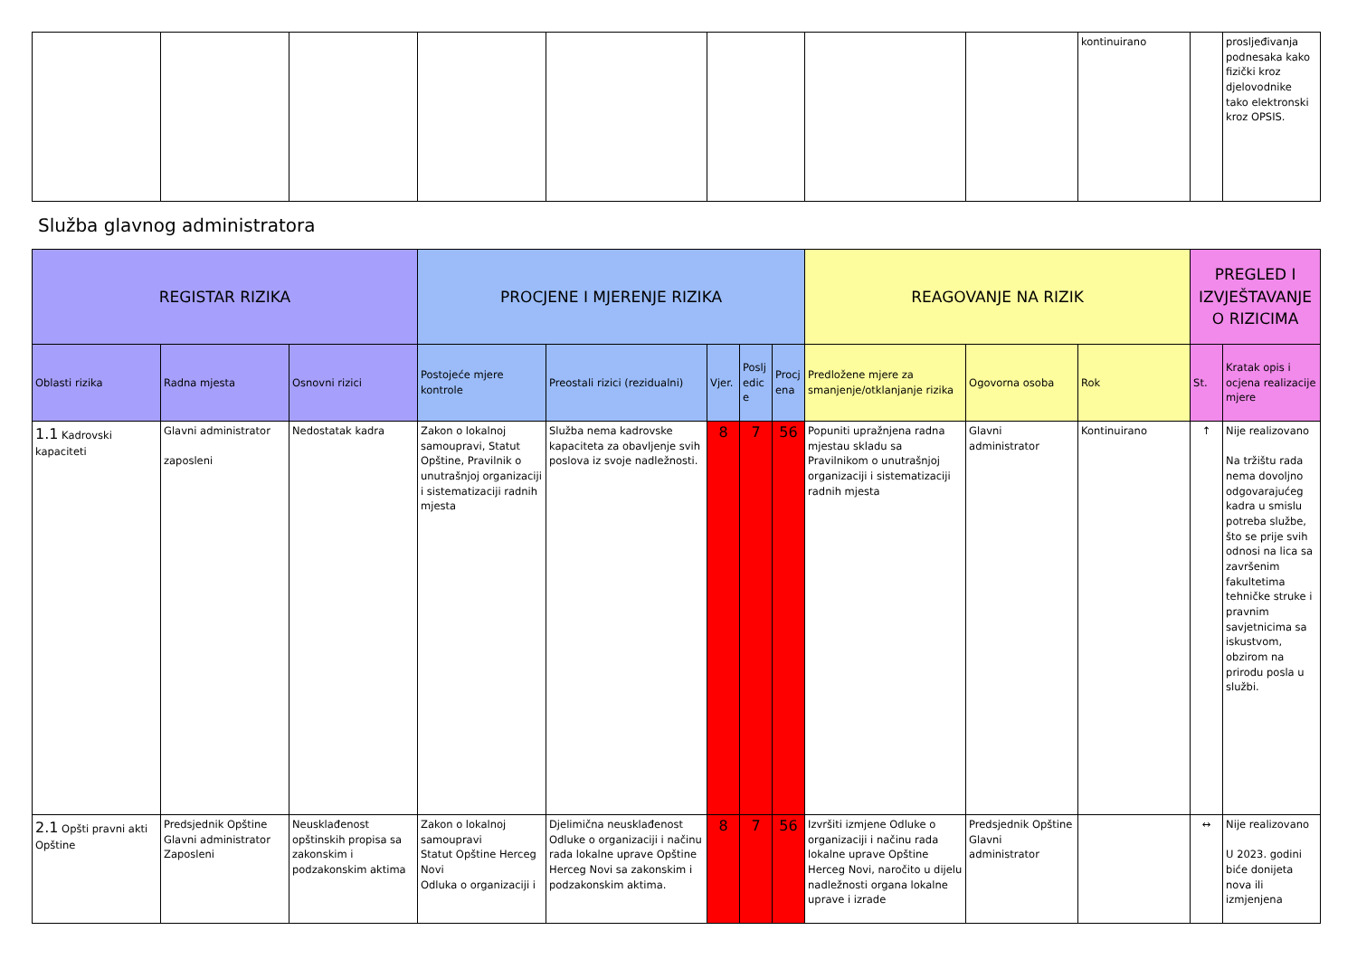| | | | | | | | | kontinuirano | | prosljeđivanja podnesaka kako fizički kroz djelovodnike tako elektronski kroz OPSIS. |
Služba glavnog administratora
| REGISTAR RIZIKA | | | PROCJENE I MJERENJE RIZIKA | | | | | REAGOVANJE NA RIZIK | | | PREGLED I IZVJEŠTAVANJE O RIZICIMA | |
| --- | --- | --- | --- | --- | --- | --- | --- | --- | --- | --- | --- | --- |
| Oblasti rizika | Radna mjesta | Osnovni rizici | Postojeće mjere kontrole | Preostali rizici (rezidualni) | Vjer. | Posljedice | Procjena | Predložene mjere za smanjenje/otklanjanje rizika | Ogovorna osoba | Rok | St. | Kratak opis i ocjena realizacije mjere |
| 1.1 Kadrovski kapaciteti | Glavni administrator zaposleni | Nedostatak kadra | Zakon o lokalnoj samoupravi, Statut Opštine, Pravilnik o unutrašnjoj organizaciji i sistematizaciji radnih mjesta | Služba nema kadrovske kapaciteta za obavljenje svih poslova iz svoje nadležnosti. | 8 | 7 | 56 | Popuniti upražnjena radna mjestau skladu sa Pravilnikom o unutrašnjoj organizaciji i sistematizaciji radnih mjesta | Glavni administrator | Kontinuirano | ↑ | Nije realizovano Na tržištu rada nema dovoljno odgovarajućeg kadra u smislu potreba službe, što se prije svih odnosi na lica sa završenim fakultetima tehničke struke i pravnim savjetnicima sa iskustvom, obzirom na prirodu posla u službi. |
| 2.1 Opšti pravni akti Opštine | Predsjednik Opštine Glavni administrator Zaposleni | Neusklađenost opštinskih propisa sa zakonskim i podzakonskim aktima | Zakon o lokalnoj samoupravi Statut Opštine Herceg Novi Odluka o organizaciji i | Djelimična neusklađenost Odluke o organizaciji i načinu rada lokalne uprave Opštine Herceg Novi sa zakonskim i podzakonskim aktima. | 8 | 7 | 56 | Izvršiti izmjene Odluke o organizaciji i načinu rada lokalne uprave Opštine Herceg Novi, naročito u dijelu nadležnosti organa lokalne uprave i izrade | Predsjednik Opštine Glavni administrator | | ↔ | Nije realizovano U 2023. godini biće donijeta nova ili izmjenjena |